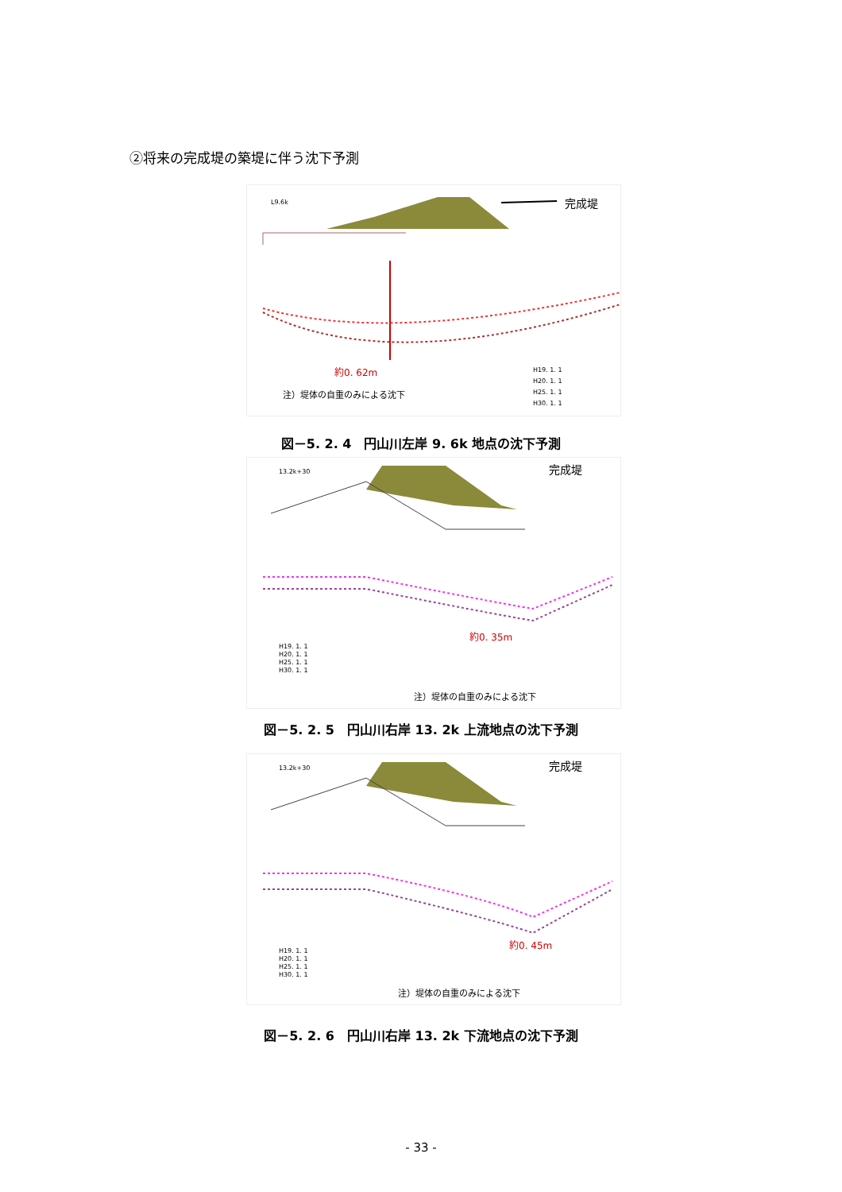②将来の完成堤の築堤に伴う沈下予測
完成堤
L9.6k
約0. 62m
注）堤体の自重のみによる沈下
H19. 1. 1
H20. 1. 1
H25. 1. 1
H30. 1. 1
図－5. 2. 4　円山川左岸 9. 6k 地点の沈下予測
13.2k+30
完成堤
約0. 35m
H19. 1. 1
H20. 1. 1
H25. 1. 1
H30. 1. 1
注）堤体の自重のみによる沈下
図－5. 2. 5　円山川右岸 13. 2k 上流地点の沈下予測
13.2k+30
完成堤
約0. 45m
H19. 1. 1
H20. 1. 1
H25. 1. 1
H30. 1. 1
注）堤体の自重のみによる沈下
図－5. 2. 6　円山川右岸 13. 2k 下流地点の沈下予測
- 33 -